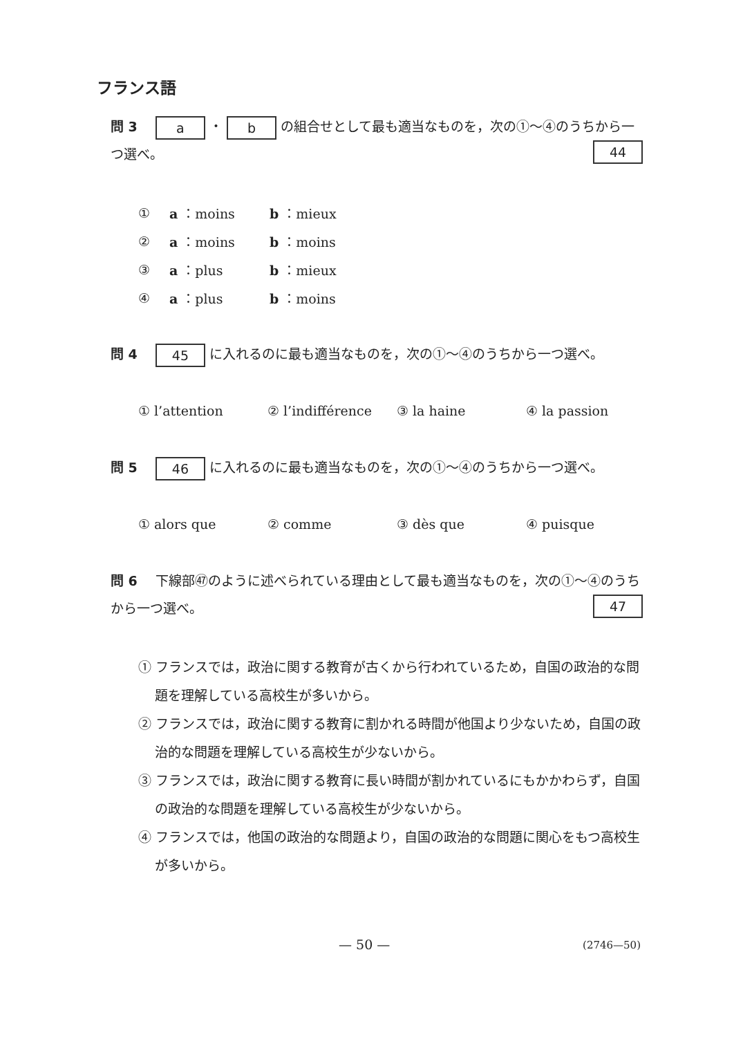フランス語
問 3 a ・ b の組合せとして最も適当なものを，次の①～④のうちから一つ選べ。 44
① a ：moins b ：mieux
② a ：moins b ：moins
③ a ：plus b ：mieux
④ a ：plus b ：moins
問 4 45 に入れるのに最も適当なものを，次の①～④のうちから一つ選べ。
① l’attention ② l’indifférence ③ la haine ④ la passion
問 5 46 に入れるのに最も適当なものを，次の①～④のうちから一つ選べ。
① alors que ② comme ③ dès que ④ puisque
問 6 下線部㊼のように述べられている理由として最も適当なものを，次の①～④のうちから一つ選べ。 47
① フランスでは，政治に関する教育が古くから行われているため，自国の政治的な問題を理解している高校生が多いから。
② フランスでは，政治に関する教育に割かれる時間が他国より少ないため，自国の政治的な問題を理解している高校生が少ないから。
③ フランスでは，政治に関する教育に長い時間が割かれているにもかかわらず，自国の政治的な問題を理解している高校生が少ないから。
④ フランスでは，他国の政治的な問題より，自国の政治的な問題に関心をもつ高校生が多いから。
— 50 — (2746—50)